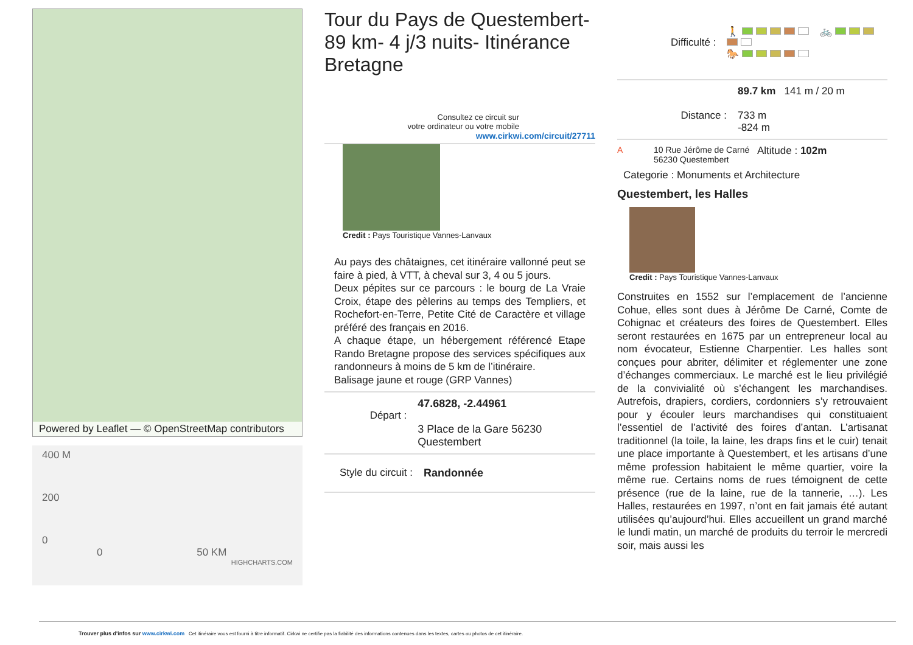Powered by Leaflet — © OpenStreetMap contributors
400 M
200
0
0 50 KM
HIGHCHARTS.COM
Tour du Pays de Questembert- 89 km- 4 j/3 nuits- Itinérance Bretagne
Consultez ce circuit sur
votre ordinateur ou votre mobile
www.cirkwi.com/circuit/27711
Credit : Pays Touristique Vannes-Lanvaux
Au pays des châtaignes, cet itinéraire vallonné peut se faire à pied, à VTT, à cheval sur 3, 4 ou 5 jours.
Deux pépites sur ce parcours : le bourg de La Vraie Croix, étape des pèlerins au temps des Templiers, et Rochefort-en-Terre, Petite Cité de Caractère et village préféré des français en 2016.
A chaque étape, un hébergement référencé Etape Rando Bretagne propose des services spécifiques aux randonneurs à moins de 5 km de l’itinéraire.
Balisage jaune et rouge (GRP Vannes)
Départ :
47.6828, -2.44961
3 Place de la Gare 56230 Questembert
Style du circuit :
Randonnée
Difficulté :
🚶 🚲
🐎
Distance :
89.7 km 141 m / 20 m
733 m
-824 m
A 10 Rue Jérôme de Carné 56230 Questembert
Altitude : 102m
Categorie : Monuments et Architecture
Questembert, les Halles
Credit : Pays Touristique Vannes-Lanvaux
Construites en 1552 sur l’emplacement de l’ancienne Cohue, elles sont dues à Jérôme De Carné, Comte de Cohignac et créateurs des foires de Questembert. Elles seront restaurées en 1675 par un entrepreneur local au nom évocateur, Estienne Charpentier. Les halles sont conçues pour abriter, délimiter et réglementer une zone d’échanges commerciaux. Le marché est le lieu privilégié de la convivialité où s’échangent les marchandises. Autrefois, drapiers, cordiers, cordonniers s’y retrouvaient pour y écouler leurs marchandises qui constituaient l’essentiel de l’activité des foires d’antan. L’artisanat traditionnel (la toile, la laine, les draps fins et le cuir) tenait une place importante à Questembert, et les artisans d’une même profession habitaient le même quartier, voire la même rue. Certains noms de rues témoignent de cette présence (rue de la laine, rue de la tannerie, …). Les Halles, restaurées en 1997, n’ont en fait jamais été autant utilisées qu’aujourd’hui. Elles accueillent un grand marché le lundi matin, un marché de produits du terroir le mercredi soir, mais aussi les
Trouver plus d'infos sur www.cirkwi.com Cet itinéraire vous est fourni à titre informatif. Cirkwi ne certifie pas la fiabilité des informations contenues dans les textes, cartes ou photos de cet itinéraire.